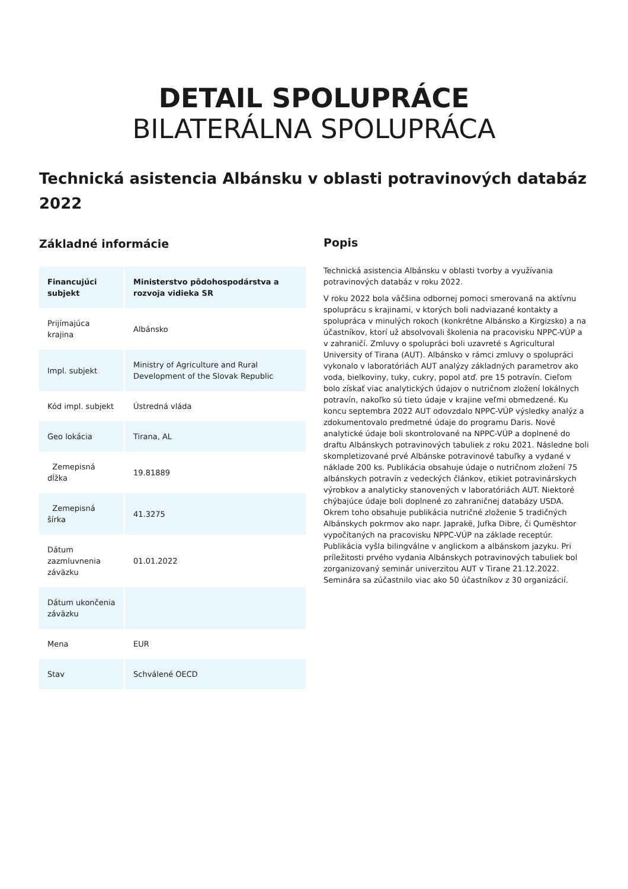DETAIL SPOLUPRÁCE
BILATERÁLNA SPOLUPRÁCA
Technická asistencia Albánsku v oblasti potravinových databáz 2022
Základné informácie
| Financujúci subjekt | Ministerstvo pôdohospodárstva a rozvoja vidieka SR |
| --- | --- |
| Prijímajúca krajina | Albánsko |
| Impl. subjekt | Ministry of Agriculture and Rural Development of the Slovak Republic |
| Kód impl. subjekt | Ústredná vláda |
| Geo lokácia | Tirana, AL |
| Zemepisná dĺžka | 19.81889 |
| Zemepisná šírka | 41.3275 |
| Dátum zazmluvnenia záväzku | 01.01.2022 |
| Dátum ukončenia záväzku | |
| Mena | EUR |
| Stav | Schválené OECD |
Popis
Technická asistencia Albánsku v oblasti tvorby a využívania potravinových databáz v roku 2022.
V roku 2022 bola väčšina odbornej pomoci smerovaná na aktívnu spoluprácu s krajinami, v ktorých boli nadviazané kontakty a spolupráca v minulých rokoch (konkrétne Albánsko a Kirgizsko) a na účastníkov, ktorí už absolvovali školenia na pracovisku NPPC-VÚP a v zahraničí. Zmluvy o spolupráci boli uzavreté s Agricultural University of Tirana (AUT). Albánsko v rámci zmluvy o spolupráci vykonalo v laboratóriách AUT analýzy základných parametrov ako voda, bielkoviny, tuky, cukry, popol atď. pre 15 potravín. Cieľom bolo získať viac analytických údajov o nutričnom zložení lokálnych potravín, nakoľko sú tieto údaje v krajine veľmi obmedzené. Ku koncu septembra 2022 AUT odovzdalo NPPC-VÚP výsledky analýz a zdokumentovalo predmetné údaje do programu Daris. Nové analytické údaje boli skontrolované na NPPC-VÚP a doplnené do draftu Albánskych potravinových tabuliek z roku 2021. Následne boli skompletizované prvé Albánske potravinové tabuľky a vydané v náklade 200 ks. Publikácia obsahuje údaje o nutričnom zložení 75 albánskych potravín z vedeckých článkov, etikiet potravinárskych výrobkov a analyticky stanovených v laboratóriách AUT. Niektoré chýbajúce údaje boli doplnené zo zahraničnej databázy USDA. Okrem toho obsahuje publikácia nutričné zloženie 5 tradičných Albánskych pokrmov ako napr. Japrakë, Jufka Dibre, či Qumështor vypočítaných na pracovisku NPPC-VÚP na základe receptúr. Publikácia vyšla bilingválne v anglickom a albánskom jazyku. Pri príležitosti prvého vydania Albánskych potravinových tabuliek bol zorganizovaný seminár univerzitou AUT v Tirane 21.12.2022. Seminára sa zúčastnilo viac ako 50 účastníkov z 30 organizácií.